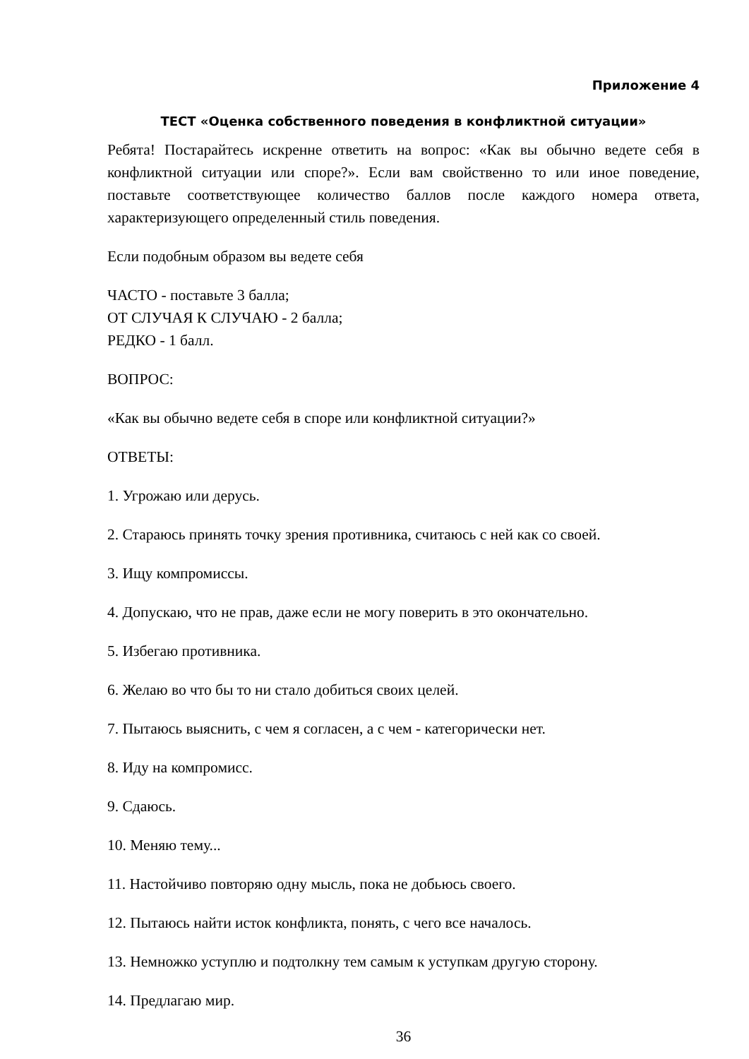Приложение 4
ТЕСТ «Оценка собственного поведения в конфликтной ситуации»
Ребята! Постарайтесь искренне ответить на вопрос: «Как вы обычно ведете себя в конфликтной ситуации или споре?». Если вам свойственно то или иное поведение, поставьте соответствующее количество баллов после каждого номера ответа, характеризующего определенный стиль поведения.
Если подобным образом вы ведете себя
ЧАСТО - поставьте 3 балла;
ОТ СЛУЧАЯ К СЛУЧАЮ - 2 балла;
РЕДКО - 1 балл.
ВОПРОС:
«Как вы обычно ведете себя в споре или конфликтной ситуации?»
ОТВЕТЫ:
1. Угрожаю или дерусь.
2. Стараюсь принять точку зрения противника, считаюсь с ней как со своей.
3. Ищу компромиссы.
4. Допускаю, что не прав, даже если не могу поверить в это окончательно.
5. Избегаю противника.
6. Желаю во что бы то ни стало добиться своих целей.
7. Пытаюсь выяснить, с чем я согласен, а с чем - категорически нет.
8. Иду на компромисс.
9. Сдаюсь.
10. Меняю тему...
11. Настойчиво повторяю одну мысль, пока не добьюсь своего.
12. Пытаюсь найти исток конфликта, понять, с чего все началось.
13. Немножко уступлю и подтолкну тем самым к уступкам другую сторону.
14. Предлагаю мир.
36